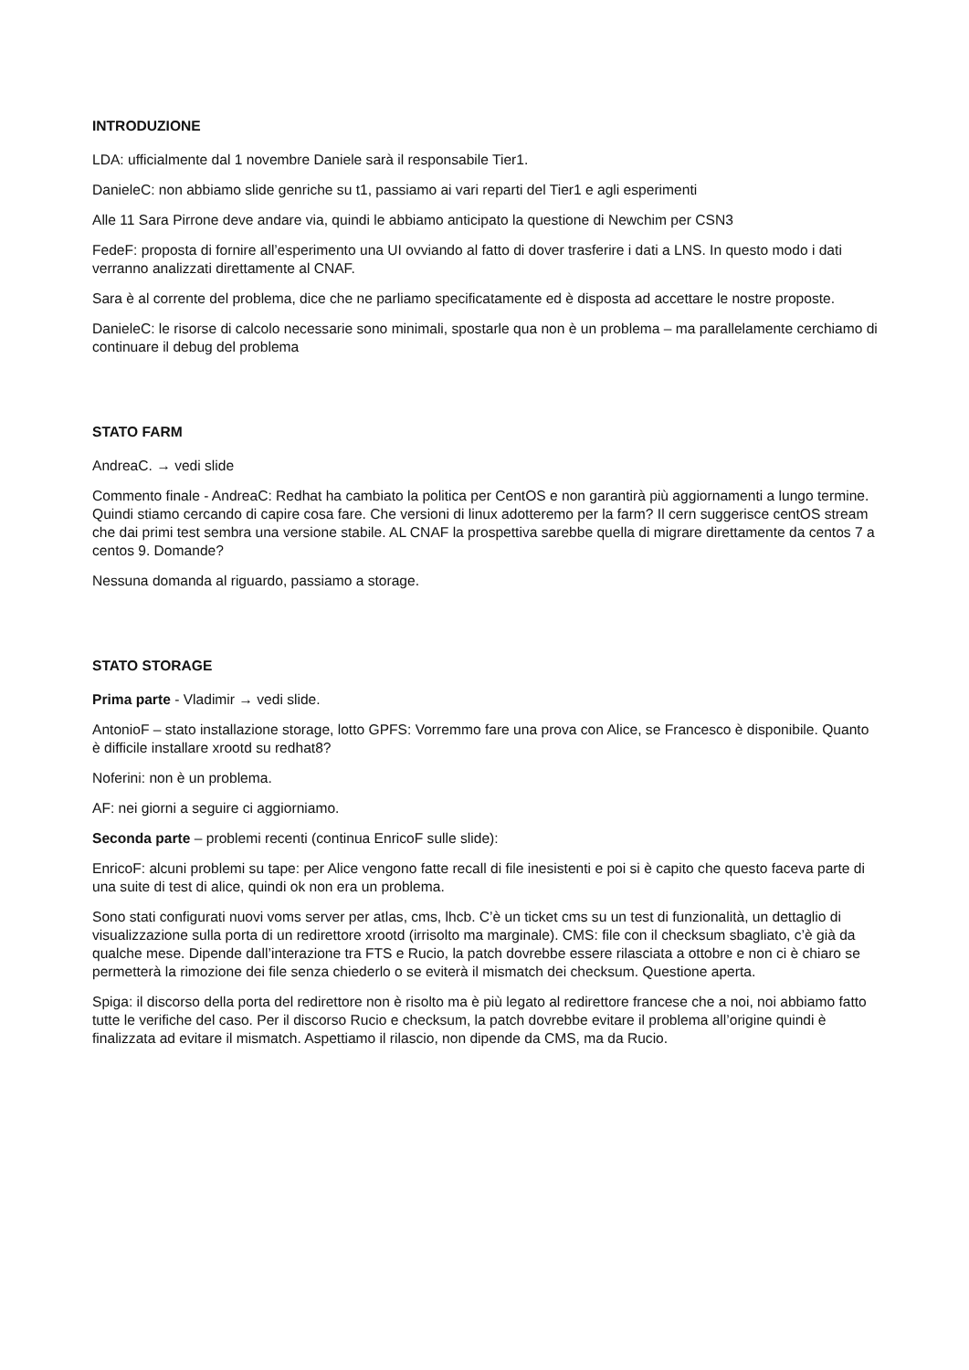INTRODUZIONE
LDA: ufficialmente dal 1 novembre Daniele sarà il responsabile Tier1.
DanieleC: non abbiamo slide genriche su t1, passiamo ai vari reparti del Tier1 e agli esperimenti
Alle 11 Sara Pirrone deve andare via, quindi le abbiamo anticipato la questione di Newchim per CSN3
FedeF: proposta di fornire all’esperimento una UI ovviando al fatto di dover trasferire i dati a LNS. In questo modo i dati verranno analizzati direttamente al CNAF.
Sara è al corrente del problema, dice che ne parliamo specificatamente ed è disposta ad accettare le nostre proposte.
DanieleC: le risorse di calcolo necessarie sono minimali, spostarle qua non è un problema – ma parallelamente cerchiamo di continuare il debug del problema
STATO FARM
AndreaC. → vedi slide
Commento finale - AndreaC: Redhat ha cambiato la politica per CentOS e non garantirà più aggiornamenti a lungo termine. Quindi stiamo cercando di capire cosa fare. Che versioni di linux adotteremo per la farm? Il cern suggerisce centOS stream che dai primi test sembra una versione stabile. AL CNAF la prospettiva sarebbe quella di migrare direttamente da centos 7 a centos 9. Domande?
Nessuna domanda al riguardo, passiamo a storage.
STATO STORAGE
Prima parte - Vladimir → vedi slide.
AntonioF – stato installazione storage, lotto GPFS: Vorremmo fare una prova con Alice, se Francesco è disponibile. Quanto è difficile installare xrootd su redhat8?
Noferini: non è un problema.
AF: nei giorni a seguire ci aggiorniamo.
Seconda parte – problemi recenti (continua EnricoF sulle slide):
EnricoF: alcuni problemi su tape: per Alice vengono fatte recall di file inesistenti e poi si è capito che questo faceva parte di una suite di test di alice, quindi ok non era un problema.
Sono stati configurati nuovi voms server per atlas, cms, lhcb. C’è un ticket cms su un test di funzionalità, un dettaglio di visualizzazione sulla porta di un redirettore xrootd (irrisolto ma marginale). CMS: file con il checksum sbagliato, c’è già da qualche mese. Dipende dall’interazione tra FTS e Rucio, la patch dovrebbe essere rilasciata a ottobre e non ci è chiaro se permetterà la rimozione dei file senza chiederlo o se eviterà il mismatch dei checksum. Questione aperta.
Spiga: il discorso della porta del redirettore non è risolto ma è più legato al redirettore francese che a noi, noi abbiamo fatto tutte le verifiche del caso. Per il discorso Rucio e checksum, la patch dovrebbe evitare il problema all’origine quindi è finalizzata ad evitare il mismatch. Aspettiamo il rilascio, non dipende da CMS, ma da Rucio.